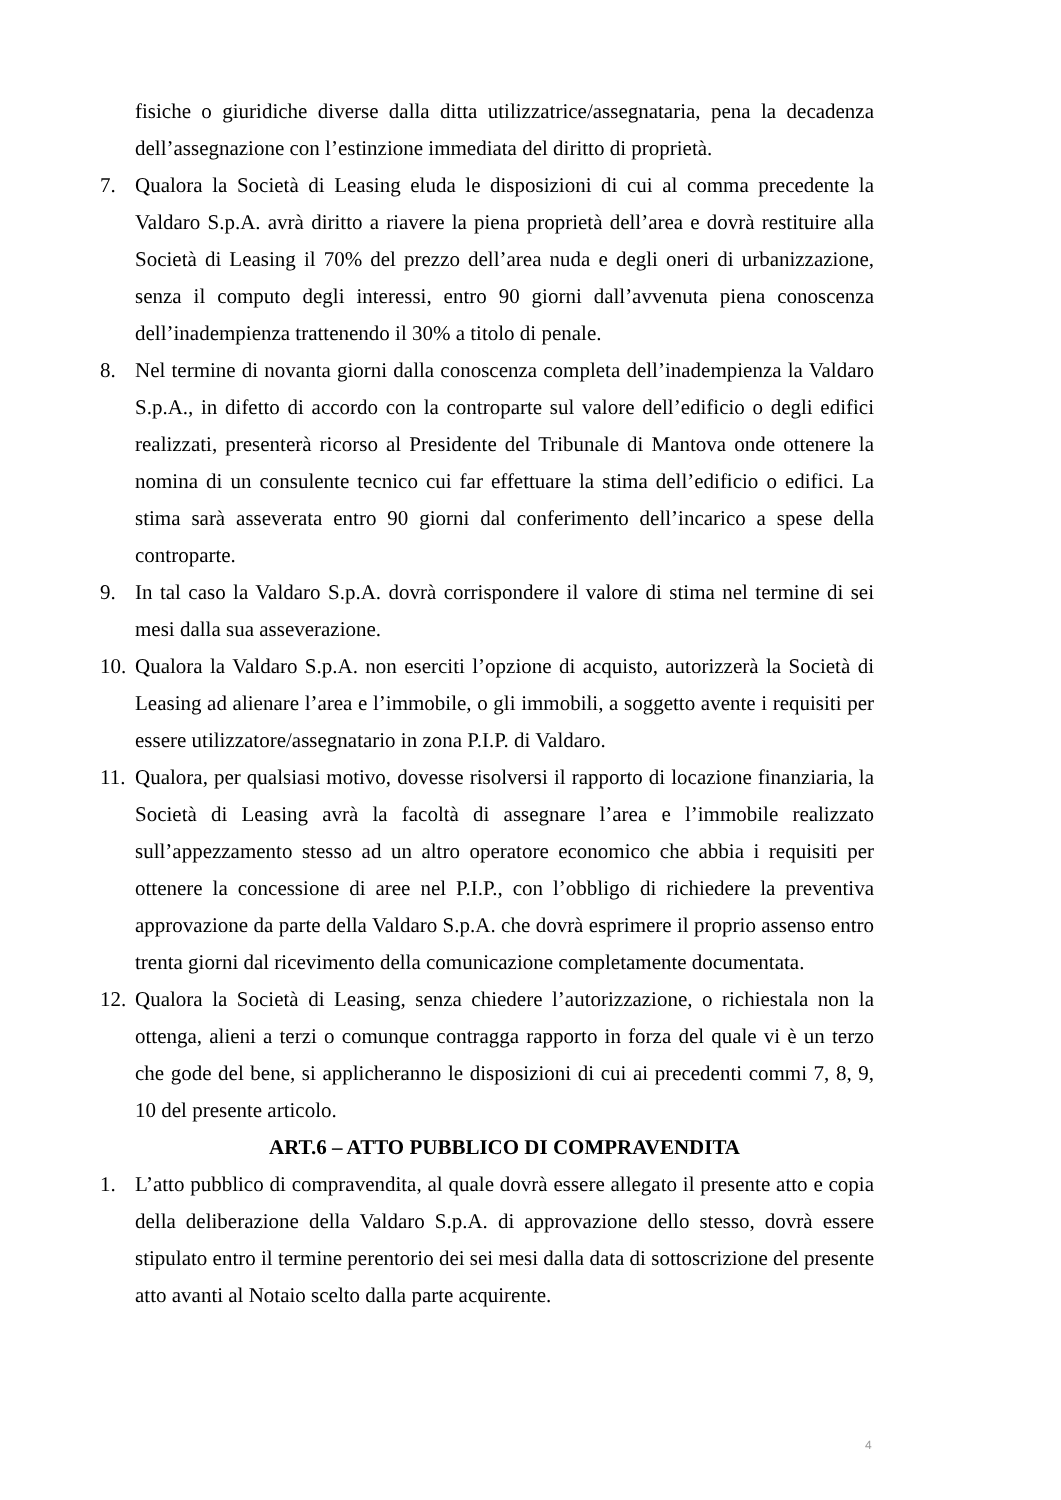fisiche o giuridiche diverse dalla ditta utilizzatrice/assegnataria, pena la decadenza dell’assegnazione con l’estinzione immediata del diritto di proprietà.
7. Qualora la Società di Leasing eluda le disposizioni di cui al comma precedente la Valdaro S.p.A. avrà diritto a riavere la piena proprietà dell’area e dovrà restituire alla Società di Leasing il 70% del prezzo dell’area nuda e degli oneri di urbanizzazione, senza il computo degli interessi, entro 90 giorni dall’avvenuta piena conoscenza dell’inadempienza trattenendo il 30% a titolo di penale.
8. Nel termine di novanta giorni dalla conoscenza completa dell’inadempienza la Valdaro S.p.A., in difetto di accordo con la controparte sul valore dell’edificio o degli edifici realizzati, presenterà ricorso al Presidente del Tribunale di Mantova onde ottenere la nomina di un consulente tecnico cui far effettuare la stima dell’edificio o edifici. La stima sarà asseverata entro 90 giorni dal conferimento dell’incarico a spese della controparte.
9. In tal caso la Valdaro S.p.A. dovrà corrispondere il valore di stima nel termine di sei mesi dalla sua asseverazione.
10. Qualora la Valdaro S.p.A. non eserciti l’opzione di acquisto, autorizzerà la Società di Leasing ad alienare l’area e l’immobile, o gli immobili, a soggetto avente i requisiti per essere utilizzatore/assegnatario in zona P.I.P. di Valdaro.
11. Qualora, per qualsiasi motivo, dovesse risolversi il rapporto di locazione finanziaria, la Società di Leasing avrà la facoltà di assegnare l’area e l’immobile realizzato sull’appezzamento stesso ad un altro operatore economico che abbia i requisiti per ottenere la concessione di aree nel P.I.P., con l’obbligo di richiedere la preventiva approvazione da parte della Valdaro S.p.A. che dovrà esprimere il proprio assenso entro trenta giorni dal ricevimento della comunicazione completamente documentata.
12. Qualora la Società di Leasing, senza chiedere l’autorizzazione, o richiestala non la ottenga, alieni a terzi o comunque contragga rapporto in forza del quale vi è un terzo che gode del bene, si applicheranno le disposizioni di cui ai precedenti commi 7, 8, 9, 10 del presente articolo.
ART.6 – ATTO PUBBLICO DI COMPRAVENDITA
1. L’atto pubblico di compravendita, al quale dovrà essere allegato il presente atto e copia della deliberazione della Valdaro S.p.A. di approvazione dello stesso, dovrà essere stipulato entro il termine perentorio dei sei mesi dalla data di sottoscrizione del presente atto avanti al Notaio scelto dalla parte acquirente.
4